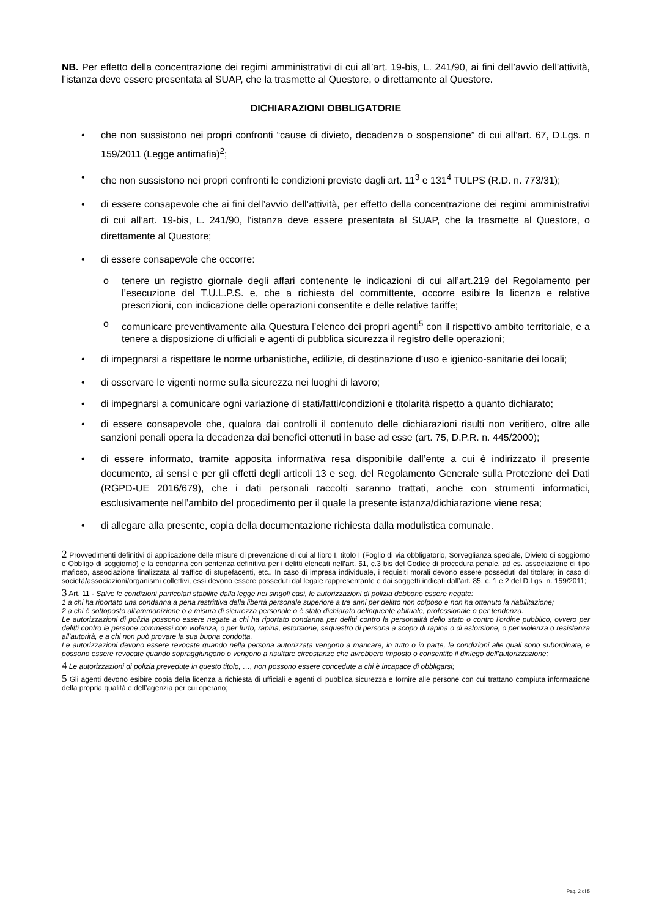NB. Per effetto della concentrazione dei regimi amministrativi di cui all’art. 19-bis, L. 241/90, ai fini dell’avvio dell’attività, l’istanza deve essere presentata al SUAP, che la trasmette al Questore, o direttamente al Questore.
DICHIARAZIONI OBBLIGATORIE
• che non sussistono nei propri confronti “cause di divieto, decadenza o sospensione” di cui all’art. 67, D.Lgs. n 159/2011 (Legge antimafia)<sup>2</sup>;
• che non sussistono nei propri confronti le condizioni previste dagli art. 11<sup>3</sup> e 131<sup>4</sup> TULPS (R.D. n. 773/31);
• di essere consapevole che ai fini dell’avvio dell’attività, per effetto della concentrazione dei regimi amministrativi di cui all’art. 19-bis, L. 241/90, l’istanza deve essere presentata al SUAP, che la trasmette al Questore, o direttamente al Questore;
• di essere consapevole che occorre:
o tenere un registro giornale degli affari contenente le indicazioni di cui all’art.219 del Regolamento per l’esecuzione del T.U.L.P.S. e, che a richiesta del committente, occorre esibire la licenza e relative prescrizioni, con indicazione delle operazioni consentite e delle relative tariffe;
o comunicare preventivamente alla Questura l’elenco dei propri agenti<sup>5</sup> con il rispettivo ambito territoriale, e a tenere a disposizione di ufficiali e agenti di pubblica sicurezza il registro delle operazioni;
• di impegnarsi a rispettare le norme urbanistiche, edilizie, di destinazione d’uso e igienico-sanitarie dei locali;
• di osservare le vigenti norme sulla sicurezza nei luoghi di lavoro;
• di impegnarsi a comunicare ogni variazione di stati/fatti/condizioni e titolarità rispetto a quanto dichiarato;
• di essere consapevole che, qualora dai controlli il contenuto delle dichiarazioni risulti non veritiero, oltre alle sanzioni penali opera la decadenza dai benefici ottenuti in base ad esse (art. 75, D.P.R. n. 445/2000);
• di essere informato, tramite apposita informativa resa disponibile dall’ente a cui è indirizzato il presente documento, ai sensi e per gli effetti degli articoli 13 e seg. del Regolamento Generale sulla Protezione dei Dati (RGPD-UE 2016/679), che i dati personali raccolti saranno trattati, anche con strumenti informatici, esclusivamente nell’ambito del procedimento per il quale la presente istanza/dichiarazione viene resa;
• di allegare alla presente, copia della documentazione richiesta dalla modulistica comunale.
2 Provvedimenti definitivi di applicazione delle misure di prevenzione di cui al libro I, titolo I (Foglio di via obbligatorio, Sorveglianza speciale, Divieto di soggiorno e Obbligo di soggiorno) e la condanna con sentenza definitiva per i delitti elencati nell’art. 51, c.3 bis del Codice di procedura penale, ad es. associazione di tipo mafioso, associazione finalizzata al traffico di stupefacenti, etc.. In caso di impresa individuale, i requisiti morali devono essere posseduti dal titolare; in caso di società/associazioni/organismi collettivi, essi devono essere posseduti dal legale rappresentante e dai soggetti indicati dall’art. 85, c. 1 e 2 del D.Lgs. n. 159/2011;
3 Art. 11 - Salve le condizioni particolari stabilite dalla legge nei singoli casi, le autorizzazioni di polizia debbono essere negate:
1 a chi ha riportato una condanna a pena restrittiva della libertà personale superiore a tre anni per delitto non colposo e non ha ottenuto la riabilitazione;
2 a chi è sottoposto all'ammonizione o a misura di sicurezza personale o è stato dichiarato delinquente abituale, professionale o per tendenza.
Le autorizzazioni di polizia possono essere negate a chi ha riportato condanna per delitti contro la personalità dello stato o contro l'ordine pubblico, ovvero per delitti contro le persone commessi con violenza, o per furto, rapina, estorsione, sequestro di persona a scopo di rapina o di estorsione, o per violenza o resistenza all'autorità, e a chi non può provare la sua buona condotta.
Le autorizzazioni devono essere revocate quando nella persona autorizzata vengono a mancare, in tutto o in parte, le condizioni alle quali sono subordinate, e possono essere revocate quando sopraggiungono o vengono a risultare circostanze che avrebbero imposto o consentito il diniego dell’autorizzazione;
4 Le autorizzazioni di polizia prevedute in questo titolo, …, non possono essere concedute a chi è incapace di obbligarsi;
5 Gli agenti devono esibire copia della licenza a richiesta di ufficiali e agenti di pubblica sicurezza e fornire alle persone con cui trattano compiuta informazione della propria qualità e dell’agenzia per cui operano;
Pag. 2 di 5